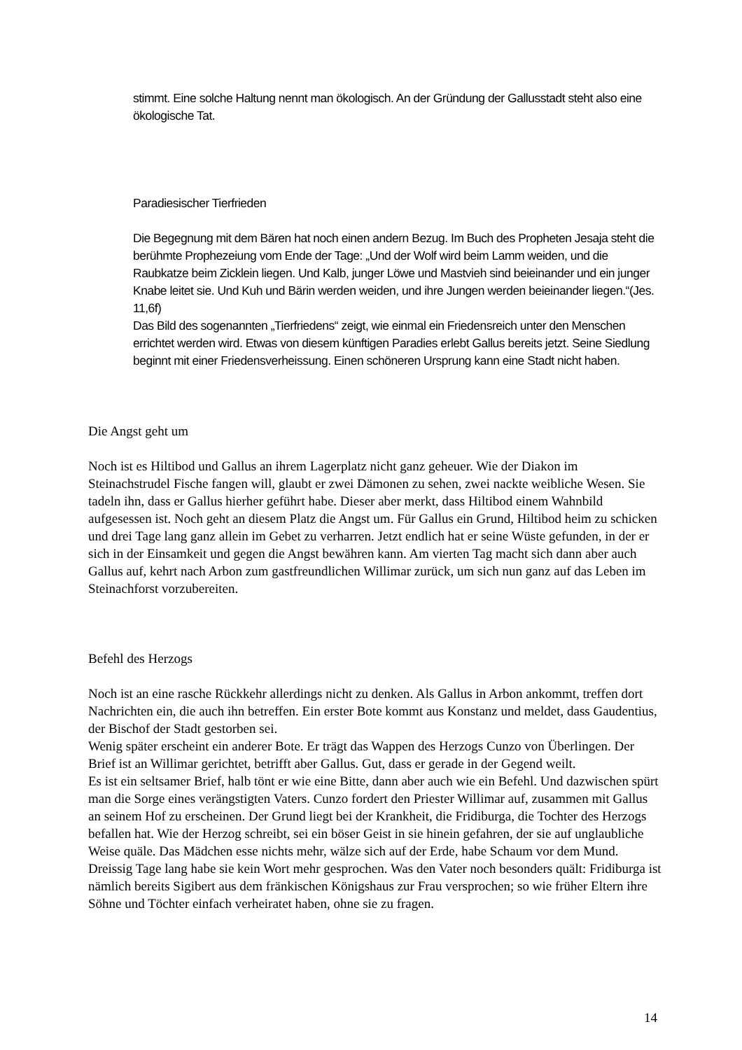stimmt. Eine solche Haltung nennt man ökologisch. An der Gründung der Gallusstadt steht also eine ökologische Tat.
Paradiesischer Tierfrieden
Die Begegnung mit dem Bären hat noch einen andern Bezug. Im Buch des Propheten Jesaja steht die berühmte Prophezeiung vom Ende der Tage: „Und der Wolf wird beim Lamm weiden, und die Raubkatze beim Zicklein liegen. Und Kalb, junger Löwe und Mastvieh sind beieinander und ein junger Knabe leitet sie. Und Kuh und Bärin werden weiden, und ihre Jungen werden beieinander liegen.“(Jes. 11,6f)
Das Bild des sogenannten „Tierfriedens“ zeigt, wie einmal ein Friedensreich unter den Menschen errichtet werden wird. Etwas von diesem künftigen Paradies erlebt Gallus bereits jetzt. Seine Siedlung beginnt mit einer Friedensverheissung. Einen schöneren Ursprung kann eine Stadt nicht haben.
Die Angst geht um
Noch ist es Hiltibod und Gallus an ihrem Lagerplatz nicht ganz geheuer. Wie der Diakon im Steinachstrudel Fische fangen will, glaubt er zwei Dämonen zu sehen, zwei nackte weibliche Wesen. Sie tadeln ihn, dass er Gallus hierher geführt habe. Dieser aber merkt, dass Hiltibod einem Wahnbild aufgesessen ist. Noch geht an diesem Platz die Angst um. Für Gallus ein Grund, Hiltibod heim zu schicken und drei Tage lang ganz allein im Gebet zu verharren. Jetzt endlich hat er seine Wüste gefunden, in der er sich in der Einsamkeit und gegen die Angst bewähren kann. Am vierten Tag macht sich dann aber auch Gallus auf, kehrt nach Arbon zum gastfreundlichen Willimar zurück, um sich nun ganz auf das Leben im Steinachforst vorzubereiten.
Befehl des Herzogs
Noch ist an eine rasche Rückkehr allerdings nicht zu denken. Als Gallus in Arbon ankommt, treffen dort Nachrichten ein, die auch ihn betreffen. Ein erster Bote kommt aus Konstanz und meldet, dass Gaudentius, der Bischof der Stadt gestorben sei.
Wenig später erscheint ein anderer Bote. Er trägt das Wappen des Herzogs Cunzo von Überlingen. Der Brief ist an Willimar gerichtet, betrifft aber Gallus. Gut, dass er gerade in der Gegend weilt.
Es ist ein seltsamer Brief, halb tönt er wie eine Bitte, dann aber auch wie ein Befehl. Und dazwischen spürt man die Sorge eines verängstigten Vaters. Cunzo fordert den Priester Willimar auf, zusammen mit Gallus an seinem Hof zu erscheinen. Der Grund liegt bei der Krankheit, die Fridiburga, die Tochter des Herzogs befallen hat. Wie der Herzog schreibt, sei ein böser Geist in sie hinein gefahren, der sie auf unglaubliche Weise quäle. Das Mädchen esse nichts mehr, wälze sich auf der Erde, habe Schaum vor dem Mund. Dreissig Tage lang habe sie kein Wort mehr gesprochen. Was den Vater noch besonders quält: Fridiburga ist nämlich bereits Sigibert aus dem fränkischen Königshaus zur Frau versprochen; so wie früher Eltern ihre Söhne und Töchter einfach verheiratet haben, ohne sie zu fragen.
14